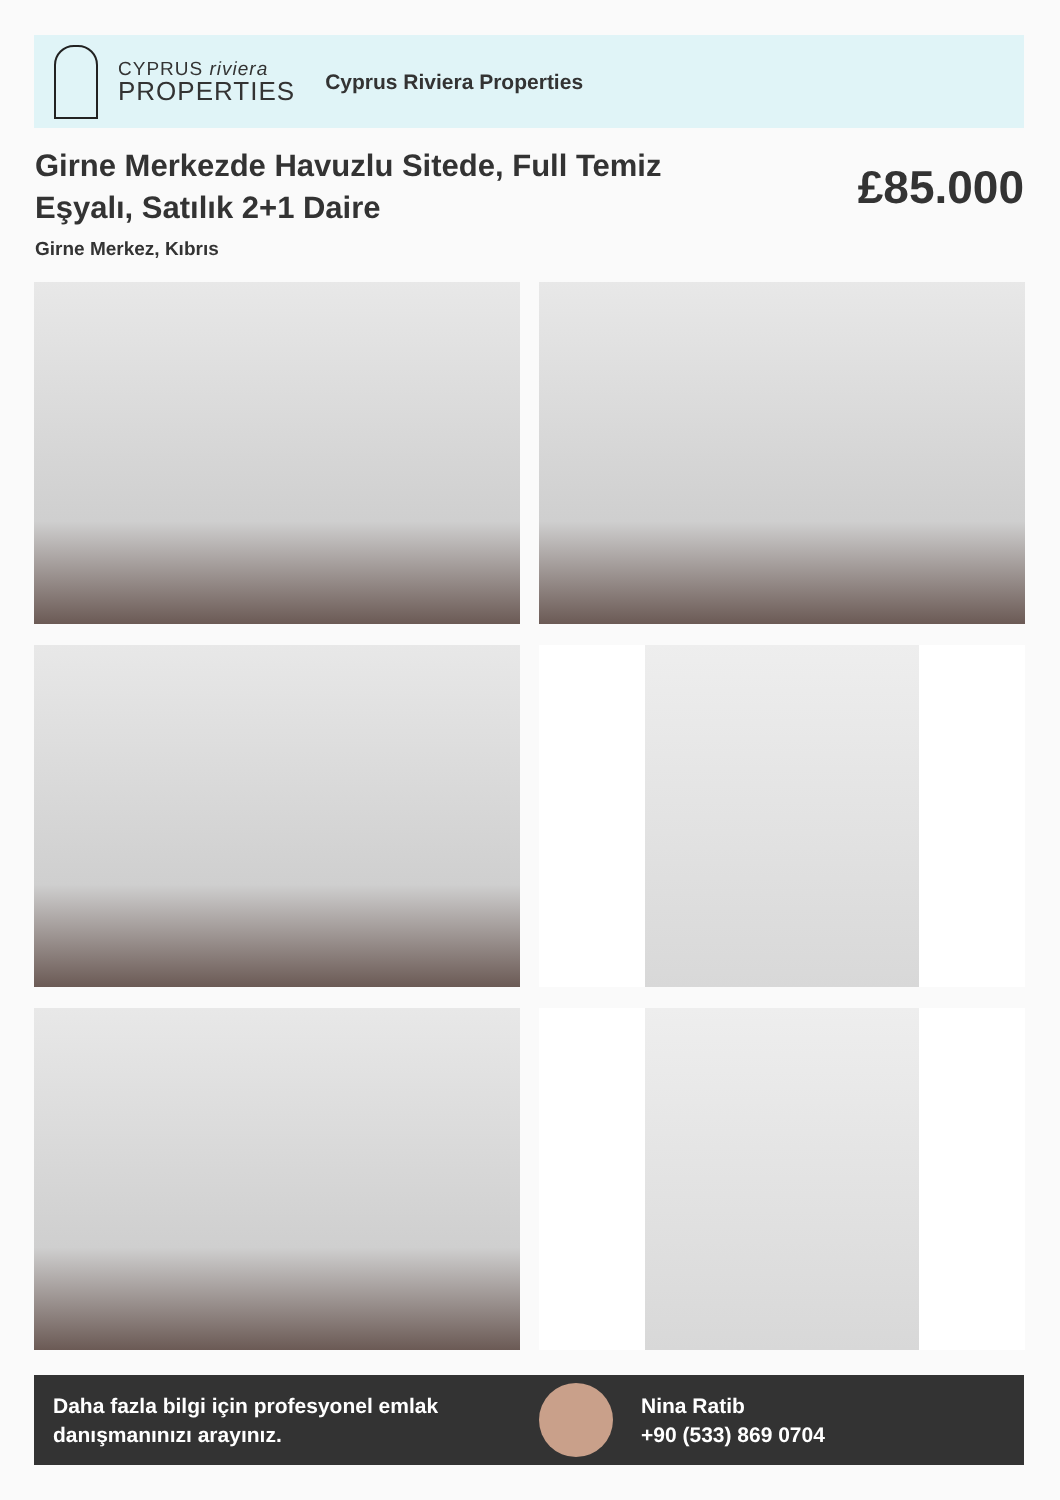CYPRUS riviera
PROPERTIES
Cyprus Riviera Properties
Girne Merkezde Havuzlu Sitede, Full Temiz Eşyalı, Satılık 2+1 Daire
£85.000
Girne Merkez, Kıbrıs
Daha fazla bilgi için profesyonel emlak danışmanınızı arayınız.
Nina Ratib
+90 (533) 869 0704